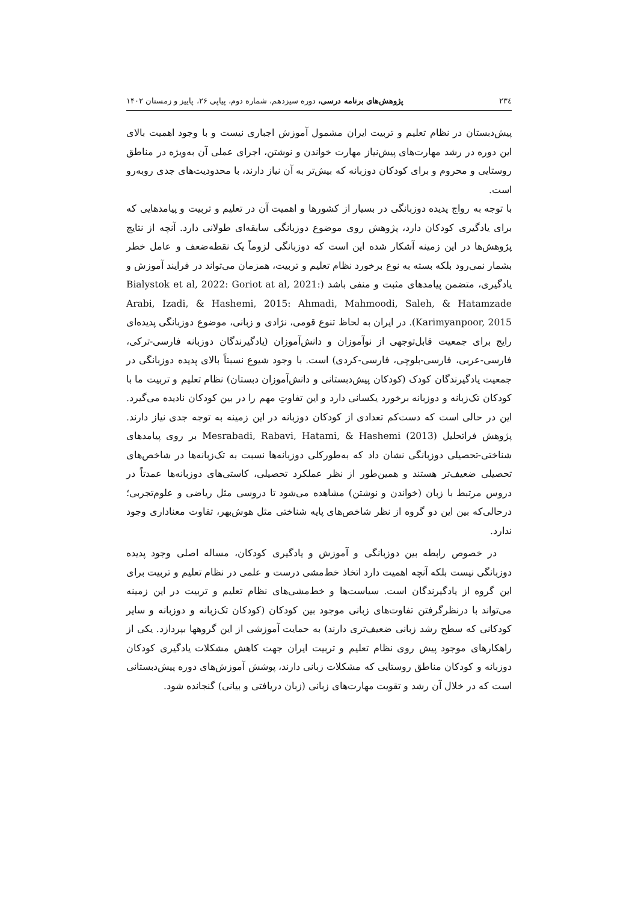٢٣٤ پژوهش‌های برنامه درسی، دوره سیزدهم، شماره دوم، پیاپی ۲۶، پاییز و زمستان ۱۴۰۲
پیش‌دبستان در نظام تعلیم و تربیت ایران مشمول آموزش اجباری نیست و با وجود اهمیت بالای این دوره در رشد مهارت‌های پیش‌نیاز مهارت خواندن و نوشتن، اجرای عملی آن به‌ویژه در مناطق روستایی و محروم و برای کودکان دوزبانه که بیش‌تر به آن نیاز دارند، با محدودیت‌های جدی روبه‌رو است.
با توجه به رواج پدیده دوزبانگی در بسیار از کشورها و اهمیت آن در تعلیم و تربیت و پیامدهایی که برای یادگیری کودکان دارد، پژوهش روی موضوع دوزبانگی سابقه‌ای طولانی دارد. آنچه از نتایج پژوهش‌ها در این زمینه آشکار شده این است که دوزبانگی لزوماً یک نقطه‌ضعف و عامل خطر بشمار نمی‌رود بلکه بسته به نوع برخورد نظام تعلیم و تربیت، همزمان می‌تواند در فرایند آموزش و یادگیری، متضمن پیامدهای مثبت و منفی باشد (Bialystok et al, 2022: Goriot at al, 2021: Hatamzade Arabi, Izadi, & Hashemi, 2015: Ahmadi, Mahmoodi, Saleh, & Karimyanpoor, 2015). در ایران به لحاظ تنوع قومی، نژادی و زبانی، موضوع دوزبانگی پدیده‌ای رایج برای جمعیت قابل‌توجهی از نوآموزان و دانش‌آموزان (یادگیرندگان دوزبانه فارسی-ترکی، فارسی-عربی، فارسی-بلوچی، فارسی-کردی) است. با وجود شیوع نسبتاً بالای پدیده دوزبانگی در جمعیت یادگیرندگان کودک (کودکان پیش‌دبستانی و دانش‌آموزان دبستان) نظام تعلیم و تربیت ما با کودکان تک‌زبانه و دوزبانه برخورد یکسانی دارد و این تفاوتِ مهم را در بین کودکان نادیده می‌گیرد. این در حالی است که دست‌کم تعدادی از کودکان دوزبانه در این زمینه به توجه جدی نیاز دارند. پژوهش فراتحلیل Mesrabadi, Rabavi, Hatami, & Hashemi (2013) بر روی پیامدهای شناختی-تحصیلی دوزبانگی نشان داد که به‌طورکلی دوزبانه‌ها نسبت به تک‌زبانه‌ها در شاخص‌های تحصیلی ضعیف‌تر هستند و همین‌طور از نظر عملکرد تحصیلی، کاستی‌های دوزبانه‌ها عمدتاً در دروس مرتبط با زبان (خواندن و نوشتن) مشاهده می‌شود تا دروسی مثل ریاضی و علوم‌تجربی؛ درحالی‌که بین این دو گروه از نظر شاخص‌های پایه شناختی مثل هوش‌بهر، تفاوت معناداری وجود ندارد.
در خصوص رابطه بین دوزبانگی و آموزش و یادگیری کودکان، مساله اصلی وجود پدیده دوزبانگی نیست بلکه آنچه اهمیت دارد اتخاذ خط‌مشی درست و علمی در نظام تعلیم و تربیت برای این گروه از یادگیرندگان است. سیاست‌ها و خط‌مشی‌های نظام تعلیم و تربیت در این زمینه می‌تواند با درنظرگرفتن تفاوت‌های زبانی موجود بین کودکان (کودکان تک‌زبانه و دوزبانه و سایر کودکانی که سطح رشد زبانی ضعیف‌تری دارند) به حمایت آموزشی از این گروهها بپردازد. یکی از راهکارهای موجود پیش روی نظام تعلیم و تربیت ایران جهت کاهش مشکلات یادگیری کودکان دوزبانه و کودکان مناطق روستایی که مشکلات زبانی دارند، پوشش آموزش‌های دوره پیش‌دبستانی است که در خلال آن رشد و تقویت مهارت‌های زبانی (زبان دریافتی و بیانی) گنجانده شود.